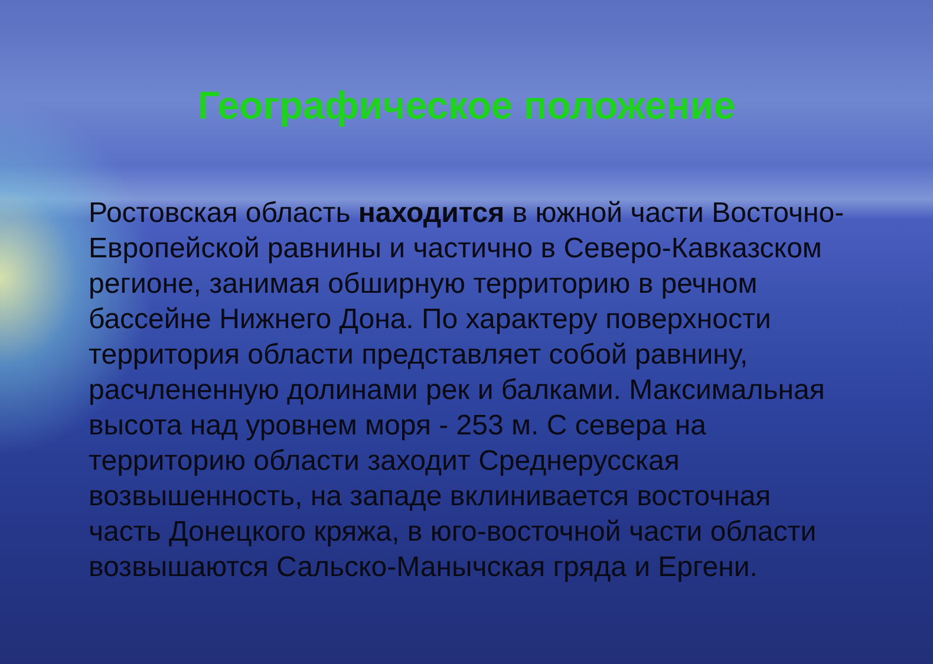Географическое положение
Ростовская область находится в южной части Восточно-Европейской равнины и частично в Северо-Кавказском регионе, занимая обширную территорию в речном бассейне Нижнего Дона. По характеру поверхности территория области представляет собой равнину, расчлененную долинами рек и балками. Максимальная высота над уровнем моря - 253 м. С севера на территорию области заходит Среднерусская возвышенность, на западе вклинивается восточная часть Донецкого кряжа, в юго-восточной части области возвышаются Сальско-Манычская гряда и Ергени.